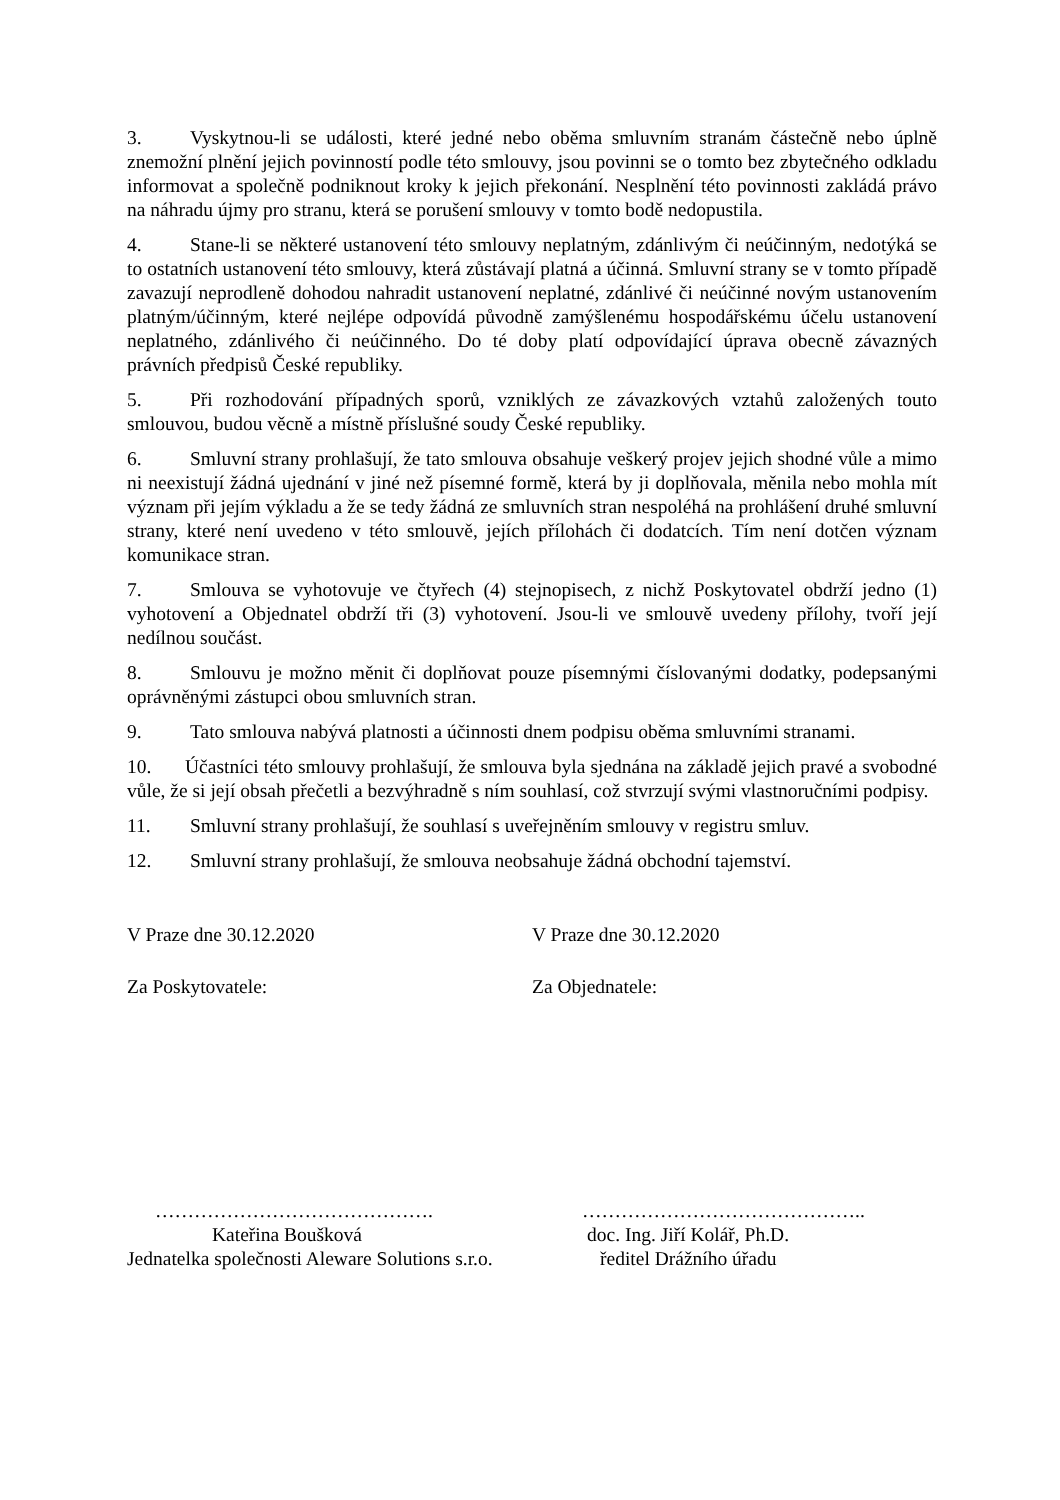3. Vyskytnou-li se události, které jedné nebo oběma smluvním stranám částečně nebo úplně znemožní plnění jejich povinností podle této smlouvy, jsou povinni se o tomto bez zbytečného odkladu informovat a společně podniknout kroky k jejich překonání. Nesplnění této povinnosti zakládá právo na náhradu újmy pro stranu, která se porušení smlouvy v tomto bodě nedopustila.
4. Stane-li se některé ustanovení této smlouvy neplatným, zdánlivým či neúčinným, nedotýká se to ostatních ustanovení této smlouvy, která zůstávají platná a účinná. Smluvní strany se v tomto případě zavazují neprodleně dohodou nahradit ustanovení neplatné, zdánlivé či neúčinné novým ustanovením platným/účinným, které nejlépe odpovídá původně zamýšlenému hospodářskému účelu ustanovení neplatného, zdánlivého či neúčinného. Do té doby platí odpovídající úprava obecně závazných právních předpisů České republiky.
5. Při rozhodování případných sporů, vzniklých ze závazkových vztahů založených touto smlouvou, budou věcně a místně příslušné soudy České republiky.
6. Smluvní strany prohlašují, že tato smlouva obsahuje veškerý projev jejich shodné vůle a mimo ni neexistují žádná ujednání v jiné než písemné formě, která by ji doplňovala, měnila nebo mohla mít význam při jejím výkladu a že se tedy žádná ze smluvních stran nespoléhá na prohlášení druhé smluvní strany, které není uvedeno v této smlouvě, jejích přílohách či dodatcích. Tím není dotčen význam komunikace stran.
7. Smlouva se vyhotovuje ve čtyřech (4) stejnopisech, z nichž Poskytovatel obdrží jedno (1) vyhotovení a Objednatel obdrží tři (3) vyhotovení. Jsou-li ve smlouvě uvedeny přílohy, tvoří její nedílnou součást.
8. Smlouvu je možno měnit či doplňovat pouze písemnými číslovanými dodatky, podepsanými oprávněnými zástupci obou smluvních stran.
9. Tato smlouva nabývá platnosti a účinnosti dnem podpisu oběma smluvními stranami.
10. Účastníci této smlouvy prohlašují, že smlouva byla sjednána na základě jejich pravé a svobodné vůle, že si její obsah přečetli a bezvýhradně s ním souhlasí, což stvrzují svými vlastnoručními podpisy.
11. Smluvní strany prohlašují, že souhlasí s uveřejněním smlouvy v registru smluv.
12. Smluvní strany prohlašují, že smlouva neobsahuje žádná obchodní tajemství.
V Praze dne 30.12.2020 V Praze dne 30.12.2020
Za Poskytovatele: Za Objednatele:
…………………………………….
Kateřina Boušková
Jednatelka společnosti Aleware Solutions s.r.o.
……………………………………..
doc. Ing. Jiří Kolář, Ph.D.
ředitel Drážního úřadu